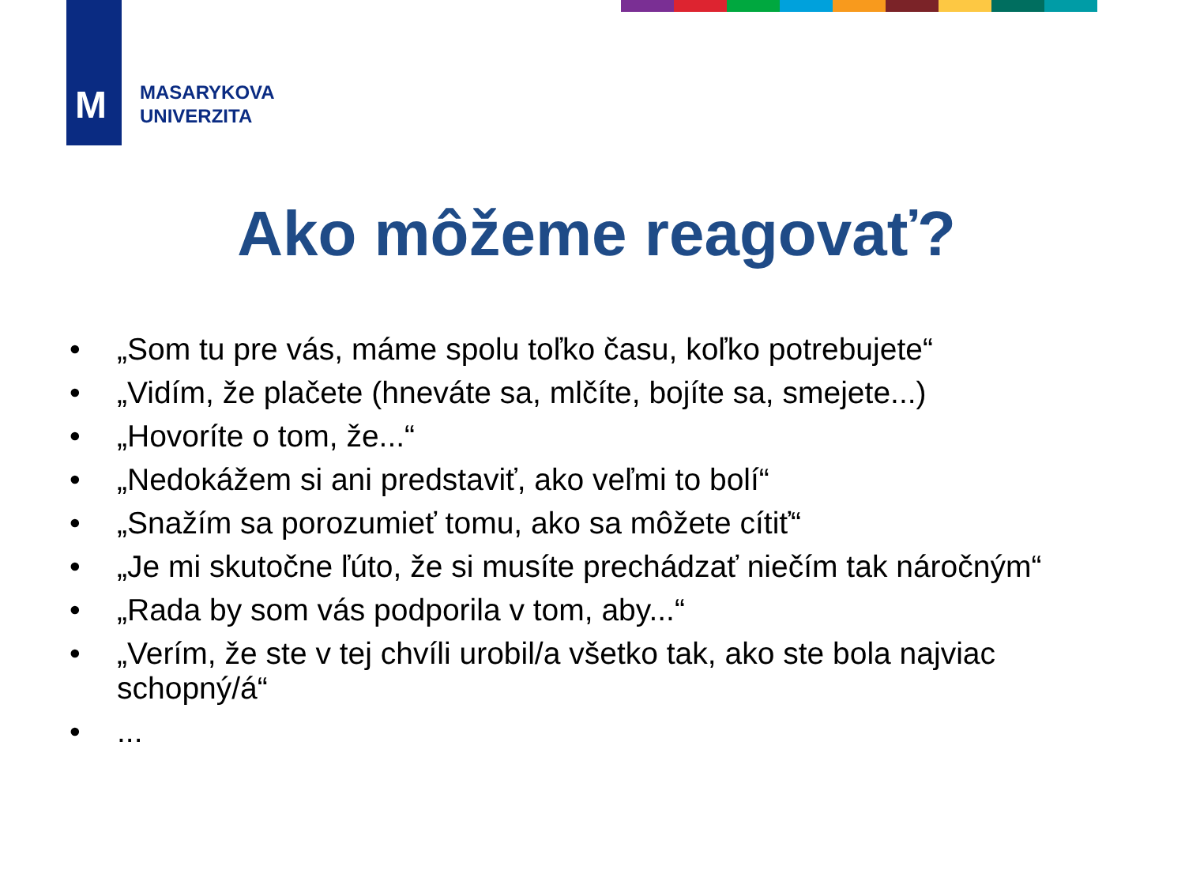M
MASARYKOVA
UNIVERZITA
Ako môžeme reagovať?
• „Som tu pre vás, máme spolu toľko času, koľko potrebujete“
• „Vidím, že plačete (hneváte sa, mlčíte, bojíte sa, smejete...)
• „Hovoríte o tom, že...“
• „Nedokážem si ani predstaviť, ako veľmi to bolí“
• „Snažím sa porozumieť tomu, ako sa môžete cítiť“
• „Je mi skutočne ľúto, že si musíte prechádzať niečím tak náročným“
• „Rada by som vás podporila v tom, aby...“
• „Verím, že ste v tej chvíli urobil/a všetko tak, ako ste bola najviac schopný/á“
•...